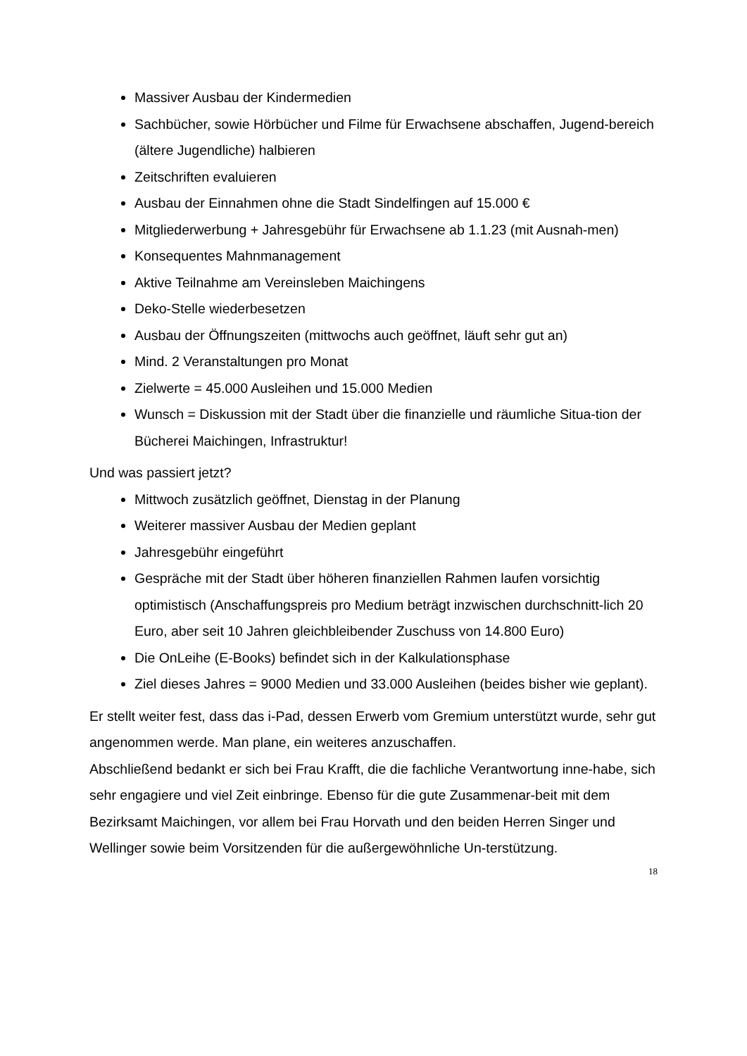Massiver Ausbau der Kindermedien
Sachbücher, sowie Hörbücher und Filme für Erwachsene abschaffen, Jugend-bereich (ältere Jugendliche) halbieren
Zeitschriften evaluieren
Ausbau der Einnahmen ohne die Stadt Sindelfingen auf 15.000 €
Mitgliederwerbung + Jahresgebühr für Erwachsene ab 1.1.23 (mit Ausnah-men)
Konsequentes Mahnmanagement
Aktive Teilnahme am Vereinsleben Maichingens
Deko-Stelle wiederbesetzen
Ausbau der Öffnungszeiten (mittwochs auch geöffnet, läuft sehr gut an)
Mind. 2 Veranstaltungen pro Monat
Zielwerte = 45.000 Ausleihen und 15.000 Medien
Wunsch = Diskussion mit der Stadt über die finanzielle und räumliche Situa-tion der Bücherei Maichingen, Infrastruktur!
Und was passiert jetzt?
Mittwoch zusätzlich geöffnet, Dienstag in der Planung
Weiterer massiver Ausbau der Medien geplant
Jahresgebühr eingeführt
Gespräche mit der Stadt über höheren finanziellen Rahmen laufen vorsichtig optimistisch (Anschaffungspreis pro Medium beträgt inzwischen durchschnitt-lich 20 Euro, aber seit 10 Jahren gleichbleibender Zuschuss von 14.800 Euro)
Die OnLeihe (E-Books) befindet sich in der Kalkulationsphase
Ziel dieses Jahres = 9000 Medien und 33.000 Ausleihen (beides bisher wie geplant).
Er stellt weiter fest, dass das i-Pad, dessen Erwerb vom Gremium unterstützt wurde, sehr gut angenommen werde. Man plane, ein weiteres anzuschaffen.
Abschließend bedankt er sich bei Frau Krafft, die die fachliche Verantwortung inne-habe, sich sehr engagiere und viel Zeit einbringe. Ebenso für die gute Zusammenar-beit mit dem Bezirksamt Maichingen, vor allem bei Frau Horvath und den beiden Herren Singer und Wellinger sowie beim Vorsitzenden für die außergewöhnliche Un-terstützung.
18